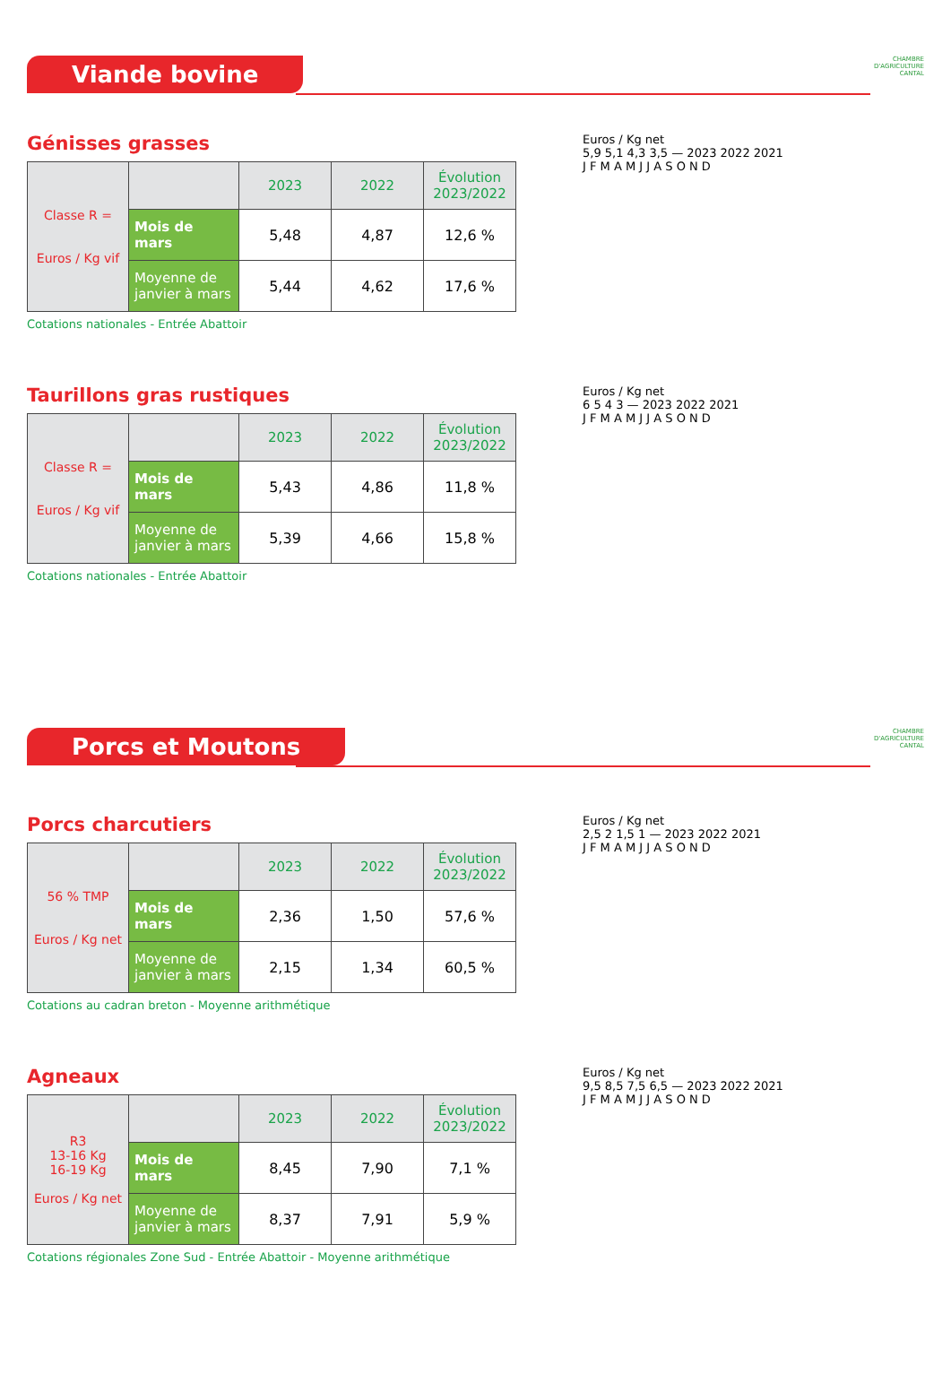Viande bovine
CHAMBRE
D'AGRICULTURE
CANTAL
Génisses grasses
| Classe R = Euros / Kg vif | | 2023 | 2022 | Évolution 2023/2022 |
| | Mois de mars | 5,48 | 4,87 | 12,6 % |
| | Moyenne de janvier à mars | 5,44 | 4,62 | 17,6 % |
Cotations nationales - Entrée Abattoir
Euros / Kg net
5,9 5,1 4,3 3,5 — 2023 2022 2021
J F M A M J J A S O N D
Taurillons gras rustiques
| Classe R = Euros / Kg vif | | 2023 | 2022 | Évolution 2023/2022 |
| | Mois de mars | 5,43 | 4,86 | 11,8 % |
| | Moyenne de janvier à mars | 5,39 | 4,66 | 15,8 % |
Cotations nationales - Entrée Abattoir
Euros / Kg net
6 5 4 3 — 2023 2022 2021
J F M A M J J A S O N D
Porcs et Moutons
CHAMBRE
D'AGRICULTURE
CANTAL
Porcs charcutiers
| 56 % TMP Euros / Kg net | | 2023 | 2022 | Évolution 2023/2022 |
| | Mois de mars | 2,36 | 1,50 | 57,6 % |
| | Moyenne de janvier à mars | 2,15 | 1,34 | 60,5 % |
Cotations au cadran breton - Moyenne arithmétique
Euros / Kg net
2,5 2 1,5 1 — 2023 2022 2021
J F M A M J J A S O N D
Agneaux
| R3 13-16 Kg 16-19 Kg Euros / Kg net | | 2023 | 2022 | Évolution 2023/2022 |
| | Mois de mars | 8,45 | 7,90 | 7,1 % |
| | Moyenne de janvier à mars | 8,37 | 7,91 | 5,9 % |
Cotations régionales Zone Sud - Entrée Abattoir - Moyenne arithmétique
Euros / Kg net
9,5 8,5 7,5 6,5 — 2023 2022 2021
J F M A M J J A S O N D